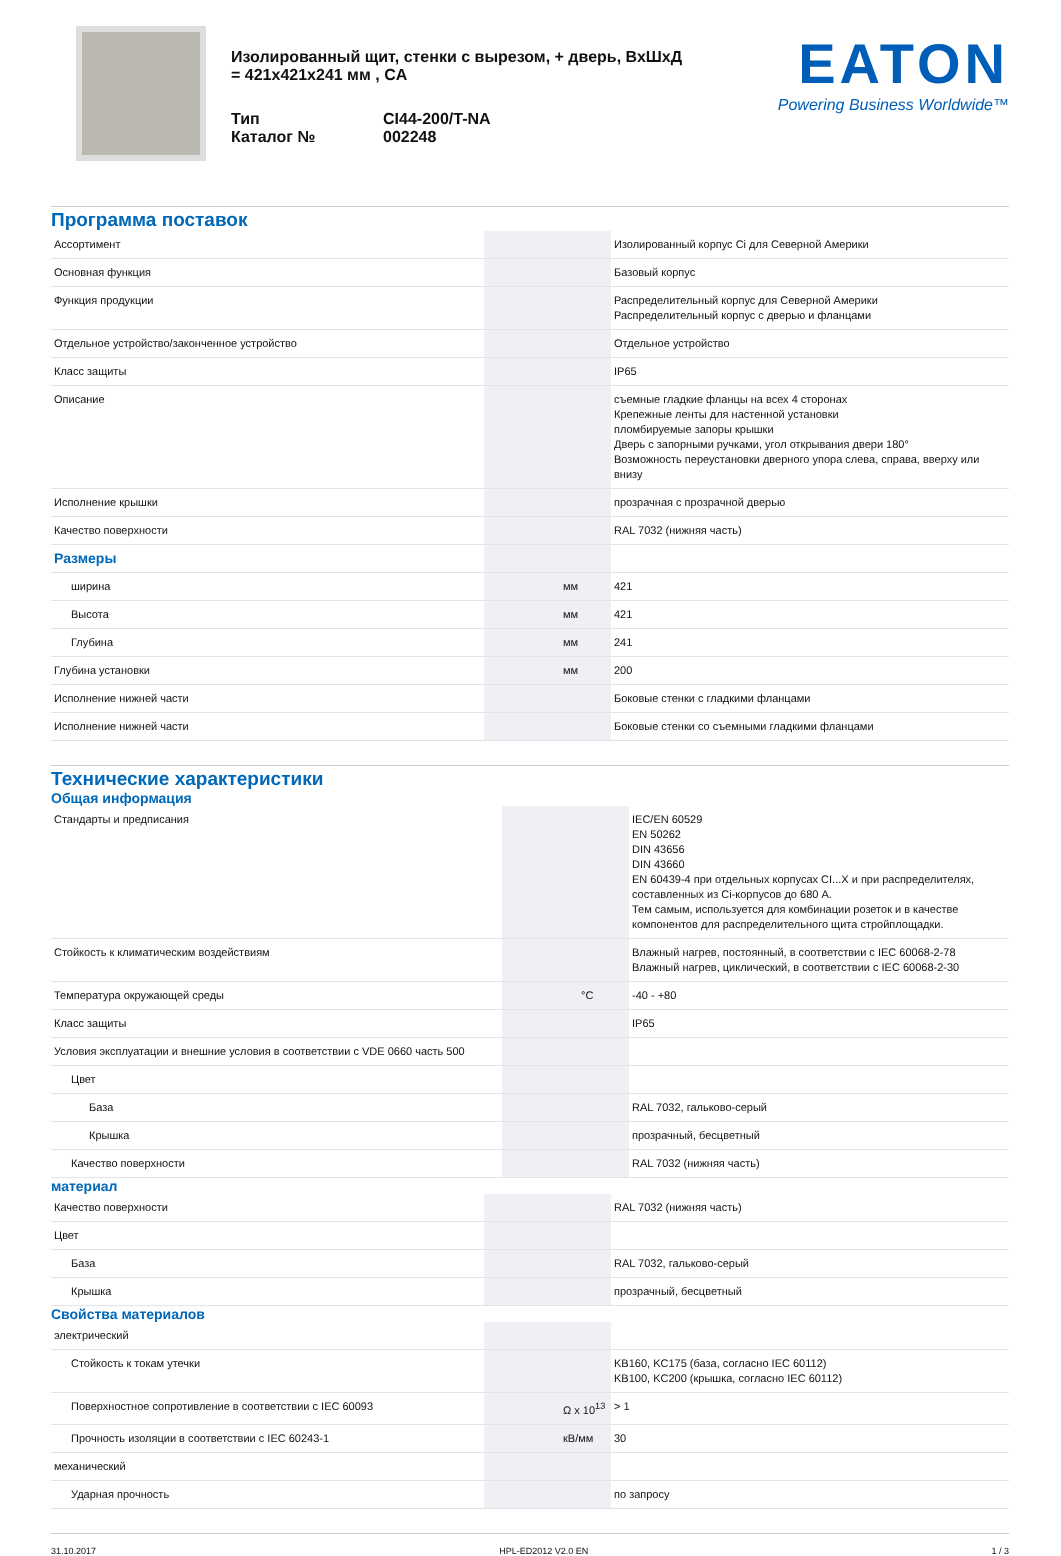Изолированный щит, стенки с вырезом, + дверь, ВхШхД = 421x421x241 мм , CA
| Тип | CI44-200/T-NA |
| Каталог № | 002248 |
EATON
Powering Business Worldwide™
Программа поставок
| Ассортимент | | | Изолированный корпус Ci для Северной Америки |
| Основная функция | | | Базовый корпус |
| Функция продукции | | | Распределительный корпус для Северной Америки Распределительный корпус с дверью и фланцами |
| Отдельное устройство/законченное устройство | | | Отдельное устройство |
| Класс защиты | | | IP65 |
| Описание | | | съемные гладкие фланцы на всех 4 сторонах Крепежные ленты для настенной установки пломбируемые запоры крышки Дверь с запорными ручками, угол открывания двери 180° Возможность переустановки дверного упора слева, справа, вверху или внизу |
| Исполнение крышки | | | прозрачная с прозрачной дверью |
| Качество поверхности | | | RAL 7032 (нижняя часть) |
| Размеры | | | |
| ширина | | мм | 421 |
| Высота | | мм | 421 |
| Глубина | | мм | 241 |
| Глубина установки | | мм | 200 |
| Исполнение нижней части | | | Боковые стенки с гладкими фланцами |
| Исполнение нижней части | | | Боковые стенки со съемными гладкими фланцами |
Технические характеристики
Общая информация
| Стандарты и предписания | | | IEC/EN 60529 EN 50262 DIN 43656 DIN 43660 EN 60439-4 при отдельных корпусах CI...X и при распределителях, составленных из Ci-корпусов до 680 A. Тем самым, используется для комбинации розеток и в качестве компонентов для распределительного щита стройплощадки. |
| Стойкость к климатическим воздействиям | | | Влажный нагрев, постоянный, в соответствии с IEC 60068-2-78 Влажный нагрев, циклический, в соответствии с IEC 60068-2-30 |
| Температура окружающей среды | | °C | -40 - +80 |
| Класс защиты | | | IP65 |
| Условия эксплуатации и внешние условия в соответствии с VDE 0660 часть 500 | | | |
| Цвет | | | |
| База | | | RAL 7032, гальково-серый |
| Крышка | | | прозрачный, бесцветный |
| Качество поверхности | | | RAL 7032 (нижняя часть) |
материал
| Качество поверхности | | | RAL 7032 (нижняя часть) |
| Цвет | | | |
| База | | | RAL 7032, гальково-серый |
| Крышка | | | прозрачный, бесцветный |
Свойства материалов
| электрический | | | |
| Стойкость к токам утечки | | | KB160, KC175 (база, согласно IEC 60112) KB100, KC200 (крышка, согласно IEC 60112) |
| Поверхностное сопротивление в соответствии с IEC 60093 | | Ω x 10<sup>13</sup> | > 1 |
| Прочность изоляции в соответствии с IEC 60243-1 | | кВ/мм | 30 |
| механический | | | |
| Ударная прочность | | | по запросу |
31.10.2017 HPL-ED2012 V2.0 EN 1 / 3